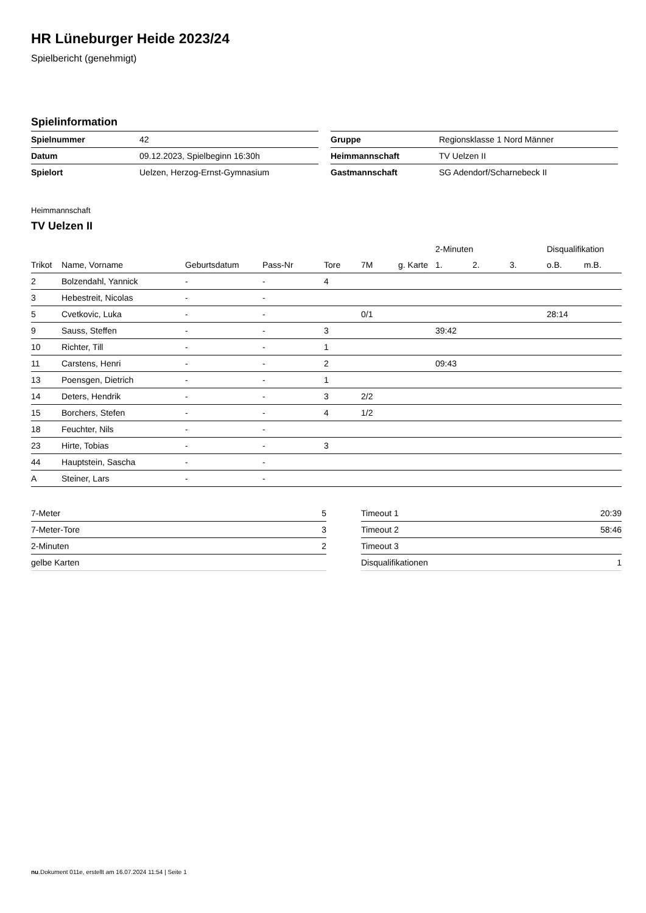HR Lüneburger Heide 2023/24
Spielbericht (genehmigt)
Spielinformation
| Spielnummer | 42 |
| Datum | 09.12.2023, Spielbeginn 16:30h |
| Spielort | Uelzen, Herzog-Ernst-Gymnasium |
| Gruppe | Regionsklasse 1 Nord Männer |
| Heimmannschaft | TV Uelzen II |
| Gastmannschaft | SG Adendorf/Scharnebeck II |
Heimmannschaft
TV Uelzen II
| | | | | | | | 2-Minuten | | | Disqualifikation | |
| --- | --- | --- | --- | --- | --- | --- | --- | --- | --- | --- | --- |
| Trikot | Name, Vorname | Geburtsdatum | Pass-Nr | Tore | 7M | g. Karte | 1. | 2. | 3. | o.B. | m.B. |
| 2 | Bolzendahl, Yannick | - | - | 4 | | | | | | | |
| 3 | Hebestreit, Nicolas | - | - | | | | | | | | |
| 5 | Cvetkovic, Luka | - | - | | 0/1 | | | | | 28:14 | |
| 9 | Sauss, Steffen | - | - | 3 | | | 39:42 | | | | |
| 10 | Richter, Till | - | - | 1 | | | | | | | |
| 11 | Carstens, Henri | - | - | 2 | | | 09:43 | | | | |
| 13 | Poensgen, Dietrich | - | - | 1 | | | | | | | |
| 14 | Deters, Hendrik | - | - | 3 | 2/2 | | | | | | |
| 15 | Borchers, Stefen | - | - | 4 | 1/2 | | | | | | |
| 18 | Feuchter, Nils | - | - | | | | | | | | |
| 23 | Hirte, Tobias | - | - | 3 | | | | | | | |
| 44 | Hauptstein, Sascha | - | - | | | | | | | | |
| A | Steiner, Lars | - | - | | | | | | | | |
| 7-Meter | 5 |
| 7-Meter-Tore | 3 |
| 2-Minuten | 2 |
| gelbe Karten | |
| Timeout 1 | 20:39 |
| Timeout 2 | 58:46 |
| Timeout 3 | |
| Disqualifikationen | 1 |
nu.Dokument 011e, erstellt am 16.07.2024 11:54 | Seite 1